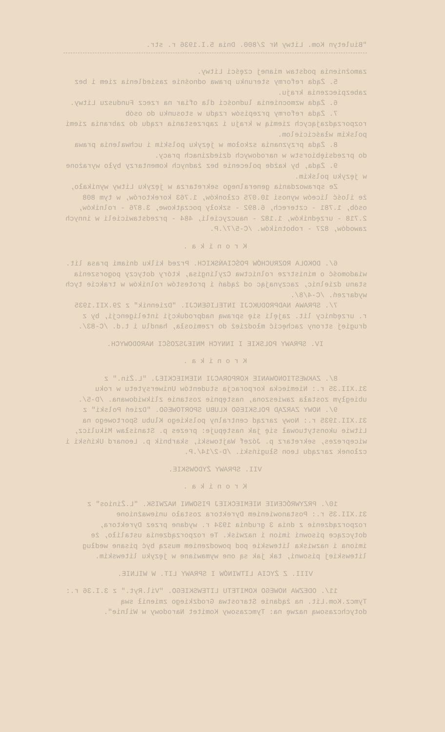"Biuletyn Kom. Litwy Nr 2/800. Dnia 5.I.1936 r. str.
zamożnienia podstaw mianej części Litwy.
5. Żąda reformy sterunku prawa odnośnie zasiedlenia ziem i bez zabezpieczenia kraju.
6. Żąda wzmocnienia ludności dla ofiar na rzecz Funduszu Litwy.
7. Żąda reformy przepisów rządu w stosunku do osób rozporządzających ziemią w kraju i zaprzestania rządu do zabrania ziemi polskim właścicielom.
8. Żąda przyznania szkołom w języku polskim i uchwalenia prawa do przedsiębiorstw w narodowych dziedzinach pracy.
9. Żąda, by każde polecenie bez żadnych komentarzy było wyrażone w języku polskim.
Ze sprawozdania generalnego sekretarza w języku Litwy wynikało, że ilość liceów wynosi 10.075 członków, 1.763 korektorów, w tym 808 osób, 1.781 - czterech, 6.892 - szkoły początkowe, 3.876 - rolników, 2.718 - urzędników, 1.182 - nauczycieli, 484 - przedstawicieli w innych zawodów, 827 - robotników. /C-5/7/.P.
K r o n i k a .
6/. DOKOLA ROZRUCHÓW POŚCIAŃSKICH. Przed kilku dniami prasa lit. wiadomość o ministrze rolnictwa Czylingisa, który dotyczy pogorszenia stanu dzielnic, zaczynając od żądań i protestów rolników w trakcie tych wydarzeń. /C-4/8/.
7/. SPRAWA NADPRODUKCJI INTELIGENCJI. "Dziennik" z 29.XII.1935 r. urzędnicy lit. zajęli się sprawą nadprodukcji inteligencji, by z drugiej strony zachęcić młodzież do rzemiosła, handlu i t.d. /C-83/.
IV. SPRAWY POLSKIE I INNYCH MNIEJSZOŚCI NARODOWYCH.
K r o n i k a .
8/. ZAKWESTIONOWANIE KORPORACJI NIEMIECKIEJ. "L.Žin." z 31.XII.35 r.: Niemiecka korporacja studentów Uniwersytetu w roku ubiegłym została zawieszona, następnie zostanie zlikwidowana. /D-5/.
9/. NOWY ZARZĄD POLSKIEGO KLUBU SPORTOWEGO. "Dzień Polski" z 31.XII.1935 r.: Nowy zarząd centralny polskiego Klubu Sportowego na Litwie ukonstytuował się jak następuje: prezes p. Stanisław Mikulicz, wiceprezes, sekretarz p. Józef Wajtowski, skarbnik p. Leonard Ukiński i członek zarządu Leon Sługiński. /D-2/14/.P.
VII. SPRAWY ŻYDOWSKIE.
K r o n i k a .
10/. PRZYWRÓCENIE NIEMIECKIEJ PISOWNI NAZWISK. "L.Žinios" z 31.XII.35 r.: Postanowieniem Dyrektora zostało unieważnione rozporządzenie z dnia 3 grudnia 1934 r. wydane przez Dyrektora, dotyczące pisowni imion i nazwisk. Te rozporządzenia ustaliło, że imiona i nazwiska litewskie pod powodzeniem muszą być pisane według litewskiej pisowni, tak jak są one wymawiane w języku litewskim.
VIII. Z ŻYCIA LITWINÓW I SPRAWY LIT. W WILNIE.
11/. ODEZWA NOWEGO KOMITETU LITEWSKIEGO. "Vil.Ryt." z 3.I.36 r.: Tymcz.Kom.Lit. na żądanie Starostwa Grodzkiego zmienił swą dotychczasową nazwę na: Tymczasowy Komitet Narodowy w Wilnie".